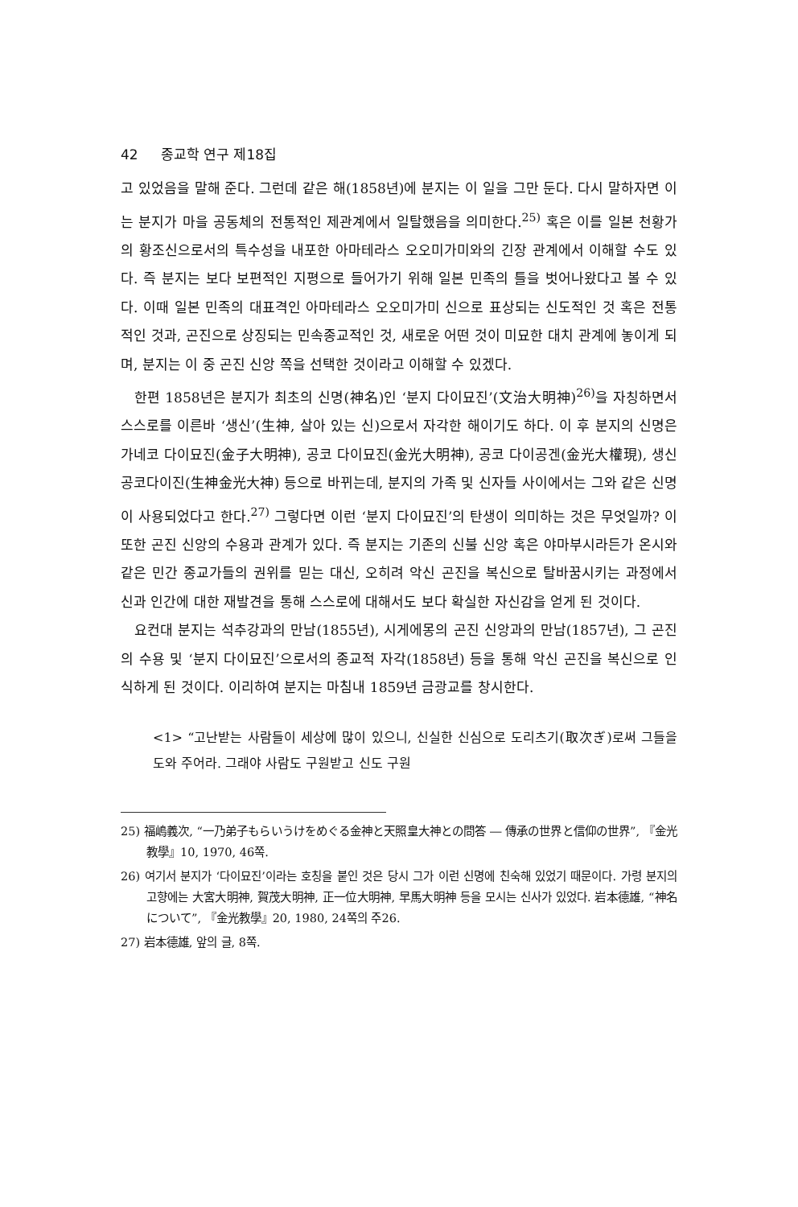42 종교학 연구 제18집
고 있었음을 말해 준다. 그런데 같은 해(1858년)에 분지는 이 일을 그만 둔다. 다시 말하자면 이는 분지가 마을 공동체의 전통적인 제관계에서 일탈했음을 의미한다.<sup>25)</sup> 혹은 이를 일본 천황가의 황조신으로서의 특수성을 내포한 아마테라스 오오미가미와의 긴장 관계에서 이해할 수도 있다. 즉 분지는 보다 보편적인 지평으로 들어가기 위해 일본 민족의 틀을 벗어나왔다고 볼 수 있다. 이때 일본 민족의 대표격인 아마테라스 오오미가미 신으로 표상되는 신도적인 것 혹은 전통적인 것과, 곤진으로 상징되는 민속종교적인 것, 새로운 어떤 것이 미묘한 대치 관계에 놓이게 되며, 분지는 이 중 곤진 신앙 쪽을 선택한 것이라고 이해할 수 있겠다.
한편 1858년은 분지가 최초의 신명(神名)인 ‘분지 다이묘진’(文治大明神)<sup>26)</sup>을 자칭하면서 스스로를 이른바 ‘생신’(生神, 살아 있는 신)으로서 자각한 해이기도 하다. 이 후 분지의 신명은 가네코 다이묘진(金子大明神), 공코 다이묘진(金光大明神), 공코 다이공겐(金光大權現), 생신 공코다이진(生神金光大神) 등으로 바뀌는데, 분지의 가족 및 신자들 사이에서는 그와 같은 신명이 사용되었다고 한다.<sup>27)</sup> 그렇다면 이런 ‘분지 다이묘진’의 탄생이 의미하는 것은 무엇일까? 이 또한 곤진 신앙의 수용과 관계가 있다. 즉 분지는 기존의 신불 신앙 혹은 야마부시라든가 온시와 같은 민간 종교가들의 권위를 믿는 대신, 오히려 악신 곤진을 복신으로 탈바꿈시키는 과정에서 신과 인간에 대한 재발견을 통해 스스로에 대해서도 보다 확실한 자신감을 얻게 된 것이다.
요컨대 분지는 석추강과의 만남(1855년), 시게에몽의 곤진 신앙과의 만남(1857년), 그 곤진의 수용 및 ‘분지 다이묘진’으로서의 종교적 자각(1858년) 등을 통해 악신 곤진을 복신으로 인식하게 된 것이다. 이리하여 분지는 마침내 1859년 금광교를 창시한다.
<1> “고난받는 사람들이 세상에 많이 있으니, 신실한 신심으로 도리츠기(取次ぎ)로써 그들을 도와 주어라. 그래야 사람도 구원받고 신도 구원
25) 福嶋義次, “一乃弟子もらいうけをめぐる金神と天照皇大神との問答 ― 傳承の世界と信仰の世界”, 『金光教學』10, 1970, 46쪽.
26) 여기서 분지가 ‘다이묘진’이라는 호칭을 붙인 것은 당시 그가 이런 신명에 친숙해 있었기 때문이다. 가령 분지의 고향에는 大宮大明神, 賀茂大明神, 正一位大明神, 早馬大明神 등을 모시는 신사가 있었다. 岩本德雄, “神名について”, 『金光教學』20, 1980, 24쪽의 주26.
27) 岩本德雄, 앞의 글, 8쪽.